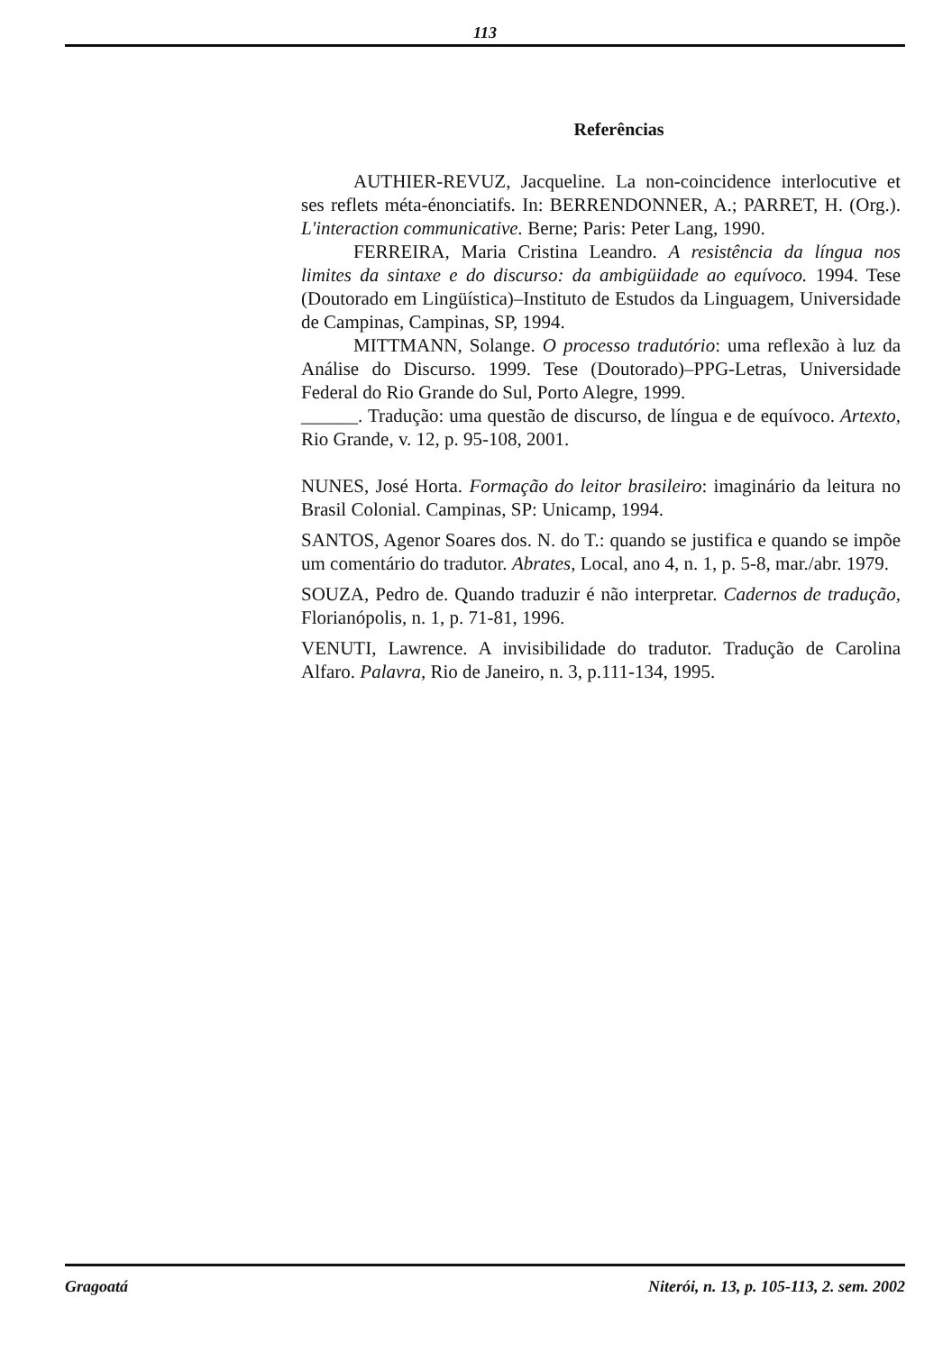113
Referências
AUTHIER-REVUZ, Jacqueline. La non-coincidence interlocutive et ses reflets méta-énonciatifs. In: BERRENDONNER, A.; PARRET, H. (Org.). L'interaction communicative. Berne; Paris: Peter Lang, 1990.
FERREIRA, Maria Cristina Leandro. A resistência da língua nos limites da sintaxe e do discurso: da ambigüidade ao equívoco. 1994. Tese (Doutorado em Lingüística)–Instituto de Estudos da Linguagem, Universidade de Campinas, Campinas, SP, 1994.
MITTMANN, Solange. O processo tradutório: uma reflexão à luz da Análise do Discurso. 1999. Tese (Doutorado)–PPG-Letras, Universidade Federal do Rio Grande do Sul, Porto Alegre, 1999.
______. Tradução: uma questão de discurso, de língua e de equívoco. Artexto, Rio Grande, v. 12, p. 95-108, 2001.
NUNES, José Horta. Formação do leitor brasileiro: imaginário da leitura no Brasil Colonial. Campinas, SP: Unicamp, 1994.
SANTOS, Agenor Soares dos. N. do T.: quando se justifica e quando se impõe um comentário do tradutor. Abrates, Local, ano 4, n. 1, p. 5-8, mar./abr. 1979.
SOUZA, Pedro de. Quando traduzir é não interpretar. Cadernos de tradução, Florianópolis, n. 1, p. 71-81, 1996.
VENUTI, Lawrence. A invisibilidade do tradutor. Tradução de Carolina Alfaro. Palavra, Rio de Janeiro, n. 3, p.111-134, 1995.
Gragoatá Niterói, n. 13, p. 105-113, 2. sem. 2002